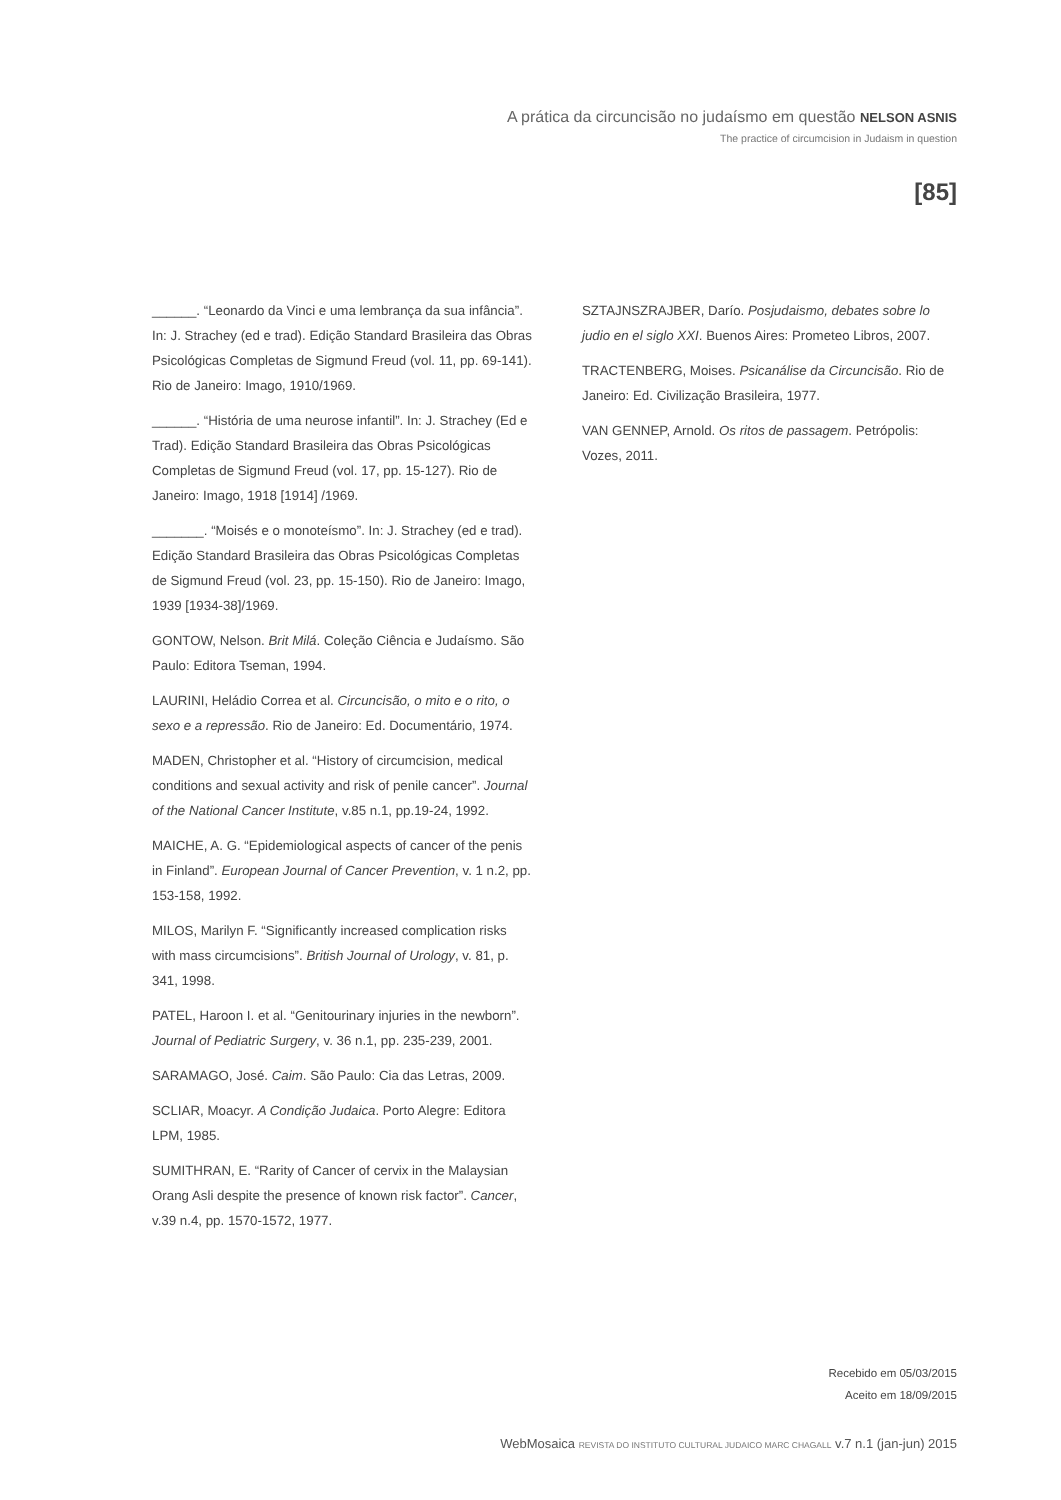A prática da circuncisão no judaísmo em questão NELSON ASNIS
The practice of circumcision in Judaism in question
[85]
______. “Leonardo da Vinci e uma lembrança da sua infância”. In: J. Strachey (ed e trad). Edição Standard Brasileira das Obras Psicológicas Completas de Sigmund Freud (vol. 11, pp. 69-141). Rio de Janeiro: Imago, 1910/1969.
______. “História de uma neurose infantil”. In: J. Strachey (Ed e Trad). Edição Standard Brasileira das Obras Psicológicas Completas de Sigmund Freud (vol. 17, pp. 15-127). Rio de Janeiro: Imago, 1918 [1914] /1969.
_______. “Moisés e o monoteísmo”. In: J. Strachey (ed e trad). Edição Standard Brasileira das Obras Psicológicas Completas de Sigmund Freud (vol. 23, pp. 15-150). Rio de Janeiro: Imago, 1939 [1934-38]/1969.
GONTOW, Nelson. Brit Milá. Coleção Ciência e Judaísmo. São Paulo: Editora Tseman, 1994.
LAURINI, Heládio Correa et al. Circuncisão, o mito e o rito, o sexo e a repressão. Rio de Janeiro: Ed. Documentário, 1974.
MADEN, Christopher et al. “History of circumcision, medical conditions and sexual activity and risk of penile cancer”. Journal of the National Cancer Institute, v.85 n.1, pp.19-24, 1992.
MAICHE, A. G. “Epidemiological aspects of cancer of the penis in Finland”. European Journal of Cancer Prevention, v. 1 n.2, pp. 153-158, 1992.
MILOS, Marilyn F. “Significantly increased complication risks with mass circumcisions”. British Journal of Urology, v. 81, p. 341, 1998.
PATEL, Haroon I. et al. “Genitourinary injuries in the newborn”. Journal of Pediatric Surgery, v. 36 n.1, pp. 235-239, 2001.
SARAMAGO, José. Caim. São Paulo: Cia das Letras, 2009.
SCLIAR, Moacyr. A Condição Judaica. Porto Alegre: Editora LPM, 1985.
SUMITHRAN, E. “Rarity of Cancer of cervix in the Malaysian Orang Asli despite the presence of known risk factor”. Cancer, v.39 n.4, pp. 1570-1572, 1977.
SZTAJNSZRAJBER, Darío. Posjudaismo, debates sobre lo judio en el siglo XXI. Buenos Aires: Prometeo Libros, 2007.
TRACTENBERG, Moises. Psicanálise da Circuncisão. Rio de Janeiro: Ed. Civilização Brasileira, 1977.
VAN GENNEP, Arnold. Os ritos de passagem. Petrópolis: Vozes, 2011.
Recebido em 05/03/2015
Aceito em 18/09/2015
WebMosaica REVISTA DO INSTITUTO CULTURAL JUDAICO MARC CHAGALL v.7 n.1 (jan-jun) 2015